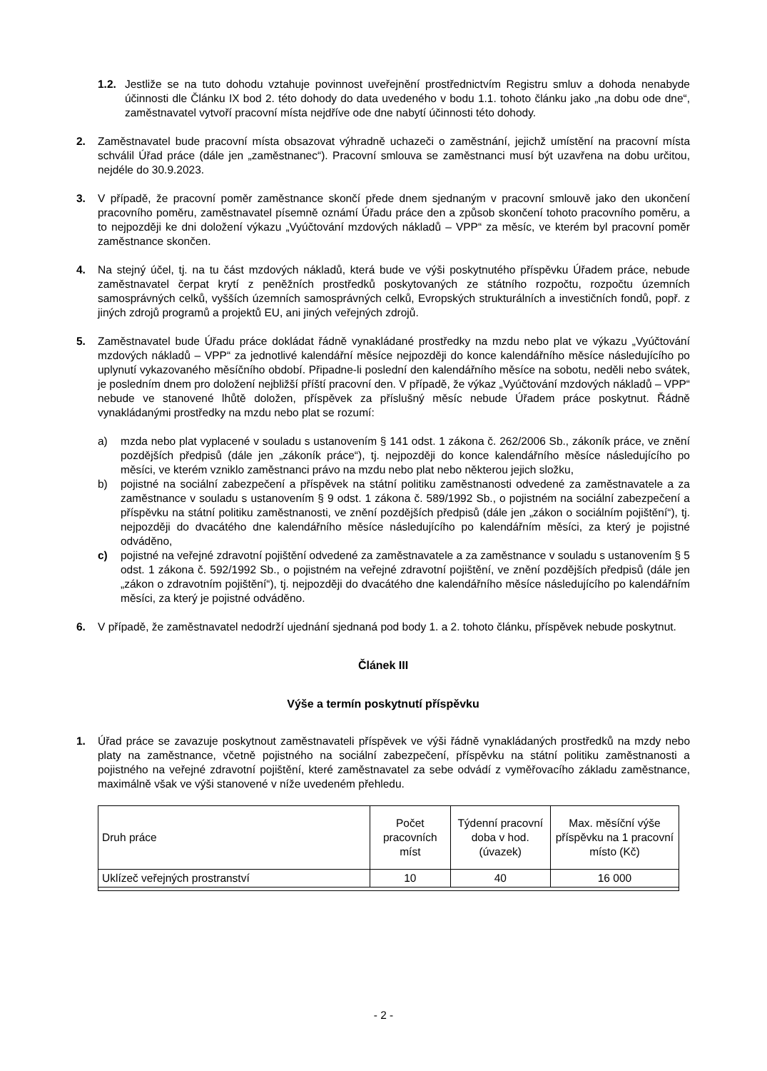1.2. Jestliže se na tuto dohodu vztahuje povinnost uveřejnění prostřednictvím Registru smluv a dohoda nenabyde účinnosti dle Článku IX bod 2. této dohody do data uvedeného v bodu 1.1. tohoto článku jako „na dobu ode dne“, zaměstnavatel vytvoří pracovní místa nejdříve ode dne nabytí účinnosti této dohody.
2. Zaměstnavatel bude pracovní místa obsazovat výhradně uchazeči o zaměstnání, jejichž umístění na pracovní místa schválil Úřad práce (dále jen „zaměstnanec“). Pracovní smlouva se zaměstnanci musí být uzavřena na dobu určitou, nejdéle do 30.9.2023.
3. V případě, že pracovní poměr zaměstnance skončí přede dnem sjednaným v pracovní smlouvě jako den ukončení pracovního poměru, zaměstnavatel písemně oznámí Úřadu práce den a způsob skončení tohoto pracovního poměru, a to nejpozději ke dni doložení výkazu „Vyúčtování mzdových nákladů – VPP“ za měsíc, ve kterém byl pracovní poměr zaměstnance skončen.
4. Na stejný účel, tj. na tu část mzdových nákladů, která bude ve výši poskytnutého příspěvku Úřadem práce, nebude zaměstnavatel čerpat krytí z peněžních prostředků poskytovaných ze státního rozpočtu, rozpočtu územních samosprávných celků, vyšších územních samosprávných celků, Evropských strukturálních a investičních fondů, popř. z jiných zdrojů programů a projektů EU, ani jiných veřejných zdrojů.
5. Zaměstnavatel bude Úřadu práce dokládat řádně vynakládané prostředky na mzdu nebo plat ve výkazu „Vyúčtování mzdových nákladů – VPP“ za jednotlivé kalendářní měsíce nejpozději do konce kalendářního měsíce následujícího po uplynutí vykazovaného měsíčního období. Připadne-li poslední den kalendářního měsíce na sobotu, neděli nebo svátek, je posledním dnem pro doložení nejbližší příští pracovní den. V případě, že výkaz „Vyúčtování mzdových nákladů – VPP“ nebude ve stanovené lhůtě doložen, příspěvek za příslušný měsíc nebude Úřadem práce poskytnut. Řádně vynakládanými prostředky na mzdu nebo plat se rozumí:
a) mzda nebo plat vyplacené v souladu s ustanovením § 141 odst. 1 zákona č. 262/2006 Sb., zákoník práce, ve znění pozdějších předpisů (dále jen „zákoník práce“), tj. nejpozději do konce kalendářního měsíce následujícího po měsíci, ve kterém vzniklo zaměstnanci právo na mzdu nebo plat nebo některou jejich složku,
b) pojistné na sociální zabezpečení a příspěvek na státní politiku zaměstnanosti odvedené za zaměstnavatele a za zaměstnance v souladu s ustanovením § 9 odst. 1 zákona č. 589/1992 Sb., o pojistném na sociální zabezpečení a příspěvku na státní politiku zaměstnanosti, ve znění pozdějších předpisů (dále jen „zákon o sociálním pojištění“), tj. nejpozději do dvacátého dne kalendářního měsíce následujícího po kalendářním měsíci, za který je pojistné odváděno,
c) pojistné na veřejné zdravotní pojištění odvedené za zaměstnavatele a za zaměstnance v souladu s ustanovením § 5 odst. 1 zákona č. 592/1992 Sb., o pojistném na veřejné zdravotní pojištění, ve znění pozdějších předpisů (dále jen „zákon o zdravotním pojištění“), tj. nejpozději do dvacátého dne kalendářního měsíce následujícího po kalendářním měsíci, za který je pojistné odváděno.
6. V případě, že zaměstnavatel nedodrží ujednání sjednaná pod body 1. a 2. tohoto článku, příspěvek nebude poskytnut.
Článek III
Výše a termín poskytnutí příspěvku
1. Úřad práce se zavazuje poskytnout zaměstnavateli příspěvek ve výši řádně vynakládaných prostředků na mzdy nebo platy na zaměstnance, včetně pojistného na sociální zabezpečení, příspěvku na státní politiku zaměstnanosti a pojistného na veřejné zdravotní pojištění, které zaměstnavatel za sebe odvádí z vyměřovacího základu zaměstnance, maximálně však ve výši stanovené v níže uvedeném přehledu.
| Druh práce | Počet pracovních míst | Týdenní pracovní doba v hod. (úvazek) | Max. měsíční výše příspěvku na 1 pracovní místo (Kč) |
| Uklízeč veřejných prostranství | 10 | 40 | 16 000 |
- 2 -